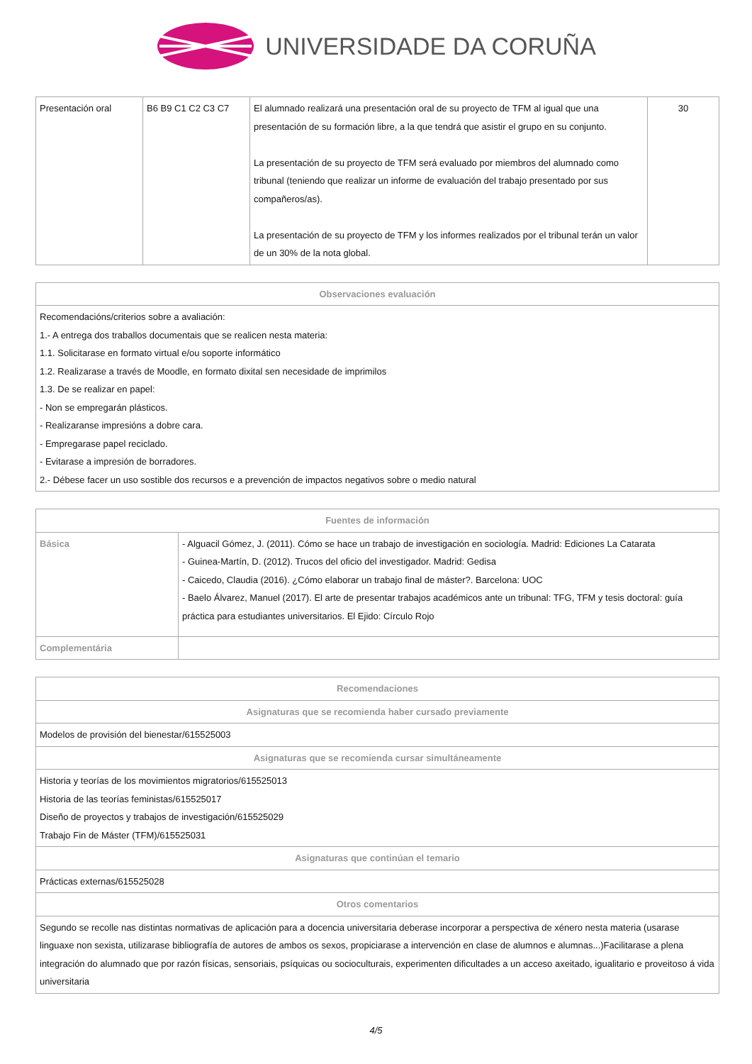UNIVERSIDADE DA CORUÑA
| Presentación oral | B6 B9 C1 C2 C3 C7 | El alumnado realizará una presentación oral de su proyecto de TFM al igual que una presentación de su formación libre, a la que tendrá que asistir el grupo en su conjunto. La presentación de su proyecto de TFM será evaluado por miembros del alumnado como tribunal (teniendo que realizar un informe de evaluación del trabajo presentado por sus compañeros/as). La presentación de su proyecto de TFM y los informes realizados por el tribunal terán un valor de un 30% de la nota global. | 30 |
| Observaciones evaluación |
| --- |
| Recomendacións/criterios sobre a avaliación: 1.- A entrega dos traballos documentais que se realicen nesta materia: 1.1. Solicitarase en formato virtual e/ou soporte informático 1.2. Realizarase a través de Moodle, en formato dixital sen necesidade de imprimilos 1.3. De se realizar en papel: - Non se empregarán plásticos. - Realizaranse impresións a dobre cara. - Empregarase papel reciclado. - Evitarase a impresión de borradores. 2.- Débese facer un uso sostible dos recursos e a prevención de impactos negativos sobre o medio natural |
| Fuentes de información | |
| --- | --- |
| Básica | - Alguacil Gómez, J. (2011). Cómo se hace un trabajo de investigación en sociología. Madrid: Ediciones La Catarata - Guinea-Martín, D. (2012). Trucos del oficio del investigador. Madrid: Gedisa - Caicedo, Claudia (2016). ¿Cómo elaborar un trabajo final de máster?. Barcelona: UOC - Baelo Álvarez, Manuel (2017). El arte de presentar trabajos académicos ante un tribunal: TFG, TFM y tesis doctoral: guía práctica para estudiantes universitarios. El Ejido: Círculo Rojo |
| Complementária | |
| Recomendaciones |
| --- |
| Asignaturas que se recomienda haber cursado previamente |
| Modelos de provisión del bienestar/615525003 |
| Asignaturas que se recomienda cursar simultáneamente |
| Historia y teorías de los movimientos migratorios/615525013 Historia de las teorías feministas/615525017 Diseño de proyectos y trabajos de investigación/615525029 Trabajo Fin de Máster (TFM)/615525031 |
| Asignaturas que continúan el temario |
| Prácticas externas/615525028 |
| Otros comentarios |
| Segundo se recolle nas distintas normativas de aplicación para a docencia universitaria deberase incorporar a perspectiva de xénero nesta materia (usarase linguaxe non sexista, utilizarase bibliografía de autores de ambos os sexos, propiciarase a intervención en clase de alumnos e alumnas...)Facilitarase a plena integración do alumnado que por razón físicas, sensoriais, psíquicas ou socioculturais, experimenten dificultades a un acceso axeitado, igualitario e proveitoso á vida universitaria |
4/5